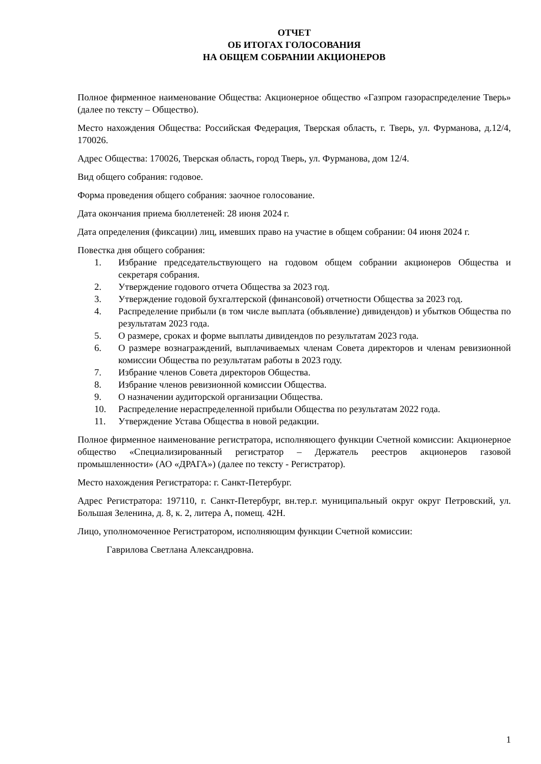ОТЧЕТ
ОБ ИТОГАХ ГОЛОСОВАНИЯ
НА ОБЩЕМ СОБРАНИИ АКЦИОНЕРОВ
Полное фирменное наименование Общества: Акционерное общество «Газпром газораспределение Тверь» (далее по тексту – Общество).
Место нахождения Общества: Российская Федерация, Тверская область, г. Тверь, ул. Фурманова, д.12/4, 170026.
Адрес Общества: 170026, Тверская область, город Тверь, ул. Фурманова, дом 12/4.
Вид общего собрания: годовое.
Форма проведения общего собрания: заочное голосование.
Дата окончания приема бюллетеней: 28 июня 2024 г.
Дата определения (фиксации) лиц, имевших право на участие в общем собрании: 04 июня 2024 г.
Повестка дня общего собрания:
1. Избрание председательствующего на годовом общем собрании акционеров Общества и секретаря собрания.
2. Утверждение годового отчета Общества за 2023 год.
3. Утверждение годовой бухгалтерской (финансовой) отчетности Общества за 2023 год.
4. Распределение прибыли (в том числе выплата (объявление) дивидендов) и убытков Общества по результатам 2023 года.
5. О размере, сроках и форме выплаты дивидендов по результатам 2023 года.
6. О размере вознаграждений, выплачиваемых членам Совета директоров и членам ревизионной комиссии Общества по результатам работы в 2023 году.
7. Избрание членов Совета директоров Общества.
8. Избрание членов ревизионной комиссии Общества.
9. О назначении аудиторской организации Общества.
10. Распределение нераспределенной прибыли Общества по результатам 2022 года.
11. Утверждение Устава Общества в новой редакции.
Полное фирменное наименование регистратора, исполняющего функции Счетной комиссии: Акционерное общество «Специализированный регистратор – Держатель реестров акционеров газовой промышленности» (АО «ДРАГА») (далее по тексту - Регистратор).
Место нахождения Регистратора: г. Санкт-Петербург.
Адрес Регистратора: 197110, г. Санкт-Петербург, вн.тер.г. муниципальный округ округ Петровский, ул. Большая Зеленина, д. 8, к. 2, литера А, помещ. 42Н.
Лицо, уполномоченное Регистратором, исполняющим функции Счетной комиссии:
Гаврилова Светлана Александровна.
1